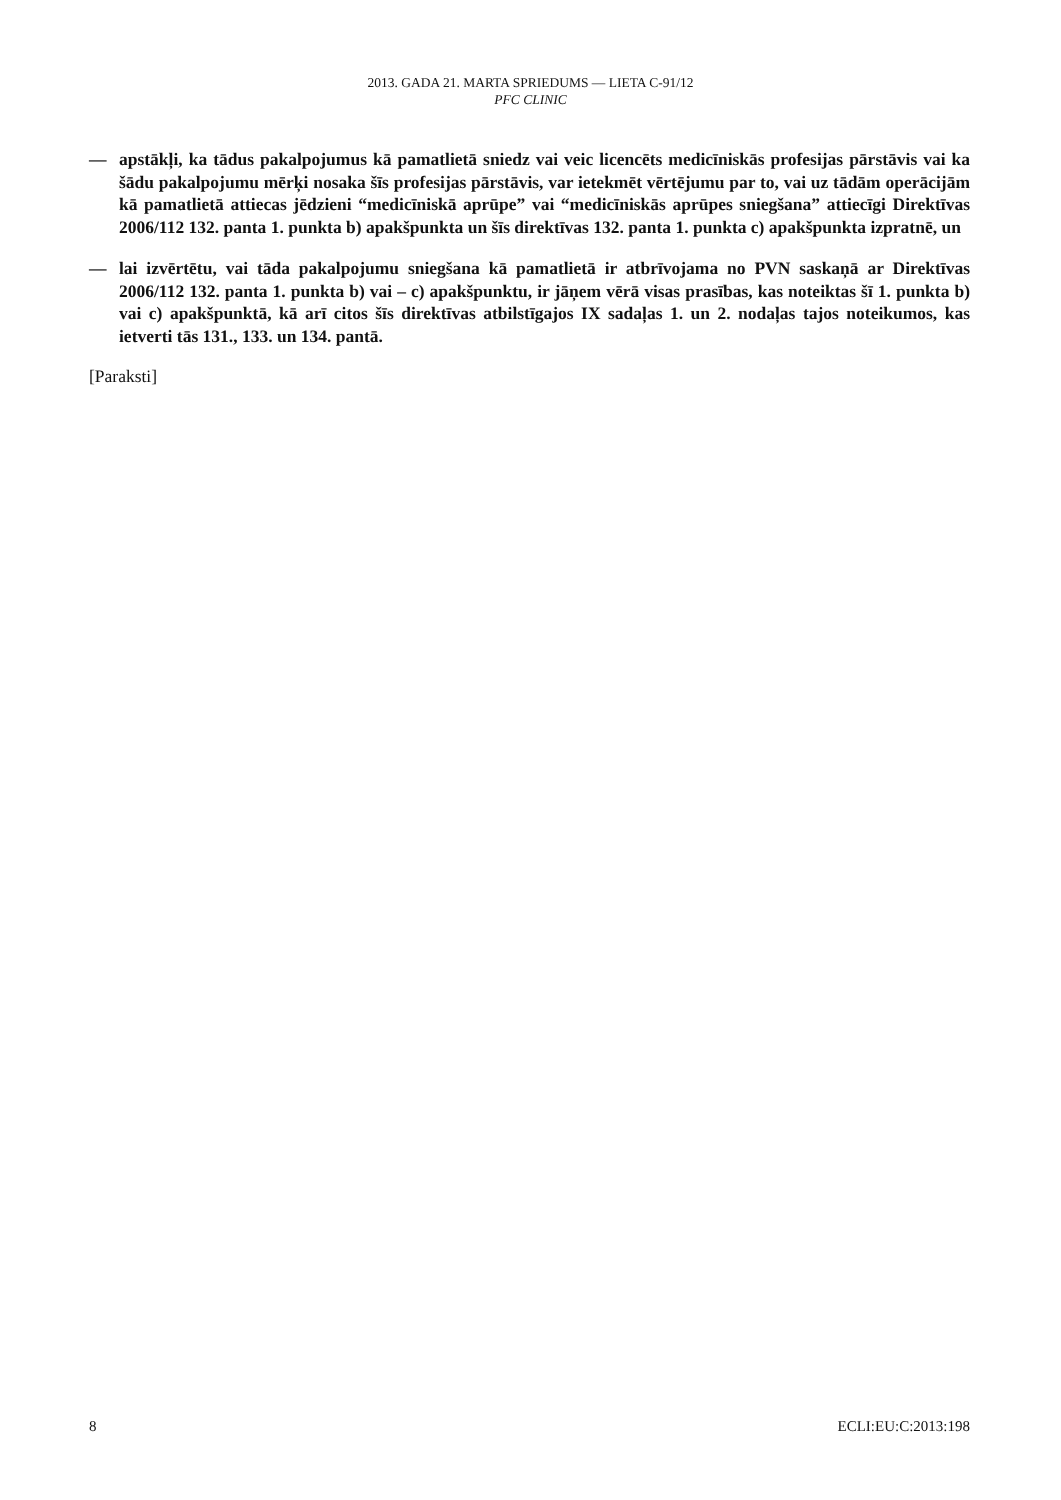2013. GADA 21. MARTA SPRIEDUMS — LIETA C-91/12
PFC CLINIC
— apstākļi, ka tādus pakalpojumus kā pamatlietā sniedz vai veic licencēts medicīniskās profesijas pārstāvis vai ka šādu pakalpojumu mērķi nosaka šīs profesijas pārstāvis, var ietekmēt vērtējumu par to, vai uz tādām operācijām kā pamatlietā attiecas jēdzieni “medicīniskā aprūpe” vai “medicīniskās aprūpes sniegšana” attiecīgi Direktīvas 2006/112 132. panta 1. punkta b) apakšpunkta un šīs direktīvas 132. panta 1. punkta c) apakšpunkta izpratnē, un
— lai izvērtētu, vai tāda pakalpojumu sniegšana kā pamatlietā ir atbrīvojama no PVN saskaņā ar Direktīvas 2006/112 132. panta 1. punkta b) vai – c) apakšpunktu, ir jāņem vērā visas prasības, kas noteiktas šī 1. punkta b) vai c) apakšpunktā, kā arī citos šīs direktīvas atbilstīgajos IX sadaļas 1. un 2. nodaļas tajos noteikumos, kas ietverti tās 131., 133. un 134. pantā.
[Paraksti]
8 ECLI:EU:C:2013:198